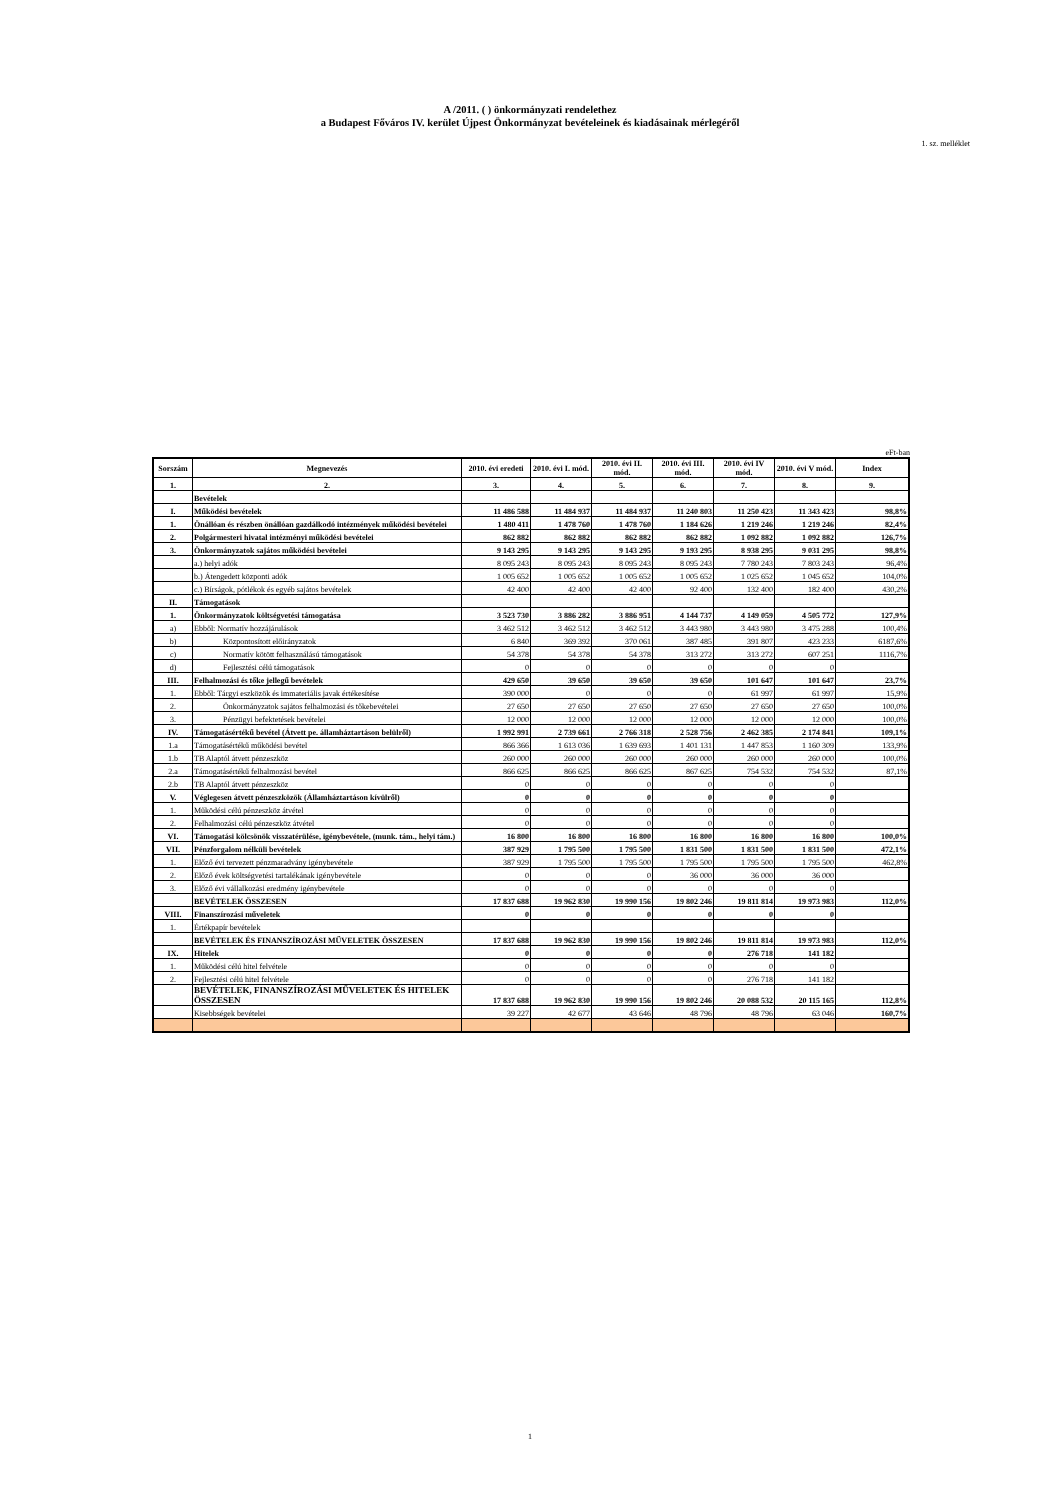A /2011. ( ) önkormányzati rendelethez
a Budapest Főváros IV. kerület Újpest Önkormányzat bevételeinek és kiadásainak mérlegéről
1. sz. melléklet
eFt-ban
| Sorszám | Megnevezés | 2010. évi eredeti | 2010. évi I. mód. | 2010. évi II. mód. | 2010. évi III. mód. | 2010. évi IV mód. | 2010. évi V mód. | Index |
| --- | --- | --- | --- | --- | --- | --- | --- | --- |
| 1. | 2. | 3. | 4. | 5. | 6. | 7. | 8. | 9. |
| | Bevételek | | | | | | | |
| I. | Működési bevételek | 11 486 588 | 11 484 937 | 11 484 937 | 11 240 803 | 11 250 423 | 11 343 423 | 98,8% |
| 1. | Önállóan és részben önállóan gazdálkodó intézmények működési bevételei | 1 480 411 | 1 478 760 | 1 478 760 | 1 184 626 | 1 219 246 | 1 219 246 | 82,4% |
| 2. | Polgármesteri hivatal intézményi működési bevételei | 862 882 | 862 882 | 862 882 | 862 882 | 1 092 882 | 1 092 882 | 126,7% |
| 3. | Önkormányzatok sajátos működési bevételei | 9 143 295 | 9 143 295 | 9 143 295 | 9 193 295 | 8 938 295 | 9 031 295 | 98,8% |
| | a.) helyi adók | 8 095 243 | 8 095 243 | 8 095 243 | 8 095 243 | 7 780 243 | 7 803 243 | 96,4% |
| | b.) Átengedett központi adók | 1 005 652 | 1 005 652 | 1 005 652 | 1 005 652 | 1 025 652 | 1 045 652 | 104,0% |
| | c.) Bírságok, pótlékok és egyéb sajátos bevételek | 42 400 | 42 400 | 42 400 | 92 400 | 132 400 | 182 400 | 430,2% |
| II. | Támogatások | | | | | | | |
| 1. | Önkormányzatok költségvetési támogatása | 3 523 730 | 3 886 282 | 3 886 951 | 4 144 737 | 4 149 059 | 4 505 772 | 127,9% |
| a) | Ebből: Normatív hozzájárulások | 3 462 512 | 3 462 512 | 3 462 512 | 3 443 980 | 3 443 980 | 3 475 288 | 100,4% |
| b) | Központosított előirányzatok | 6 840 | 369 392 | 370 061 | 387 485 | 391 807 | 423 233 | 6187,6% |
| c) | Normatív kötött felhasználású támogatások | 54 378 | 54 378 | 54 378 | 313 272 | 313 272 | 607 251 | 1116,7% |
| d) | Fejlesztési célú támogatások | 0 | 0 | 0 | 0 | 0 | 0 | |
| III. | Felhalmozási és tőke jellegű bevételek | 429 650 | 39 650 | 39 650 | 39 650 | 101 647 | 101 647 | 23,7% |
| 1. | Ebből: Tárgyi eszközök és immateriális javak értékesítése | 390 000 | 0 | 0 | 0 | 61 997 | 61 997 | 15,9% |
| 2. | Önkormányzatok sajátos felhalmozási és tőkebevételei | 27 650 | 27 650 | 27 650 | 27 650 | 27 650 | 27 650 | 100,0% |
| 3. | Pénzügyi befektetések bevételei | 12 000 | 12 000 | 12 000 | 12 000 | 12 000 | 12 000 | 100,0% |
| IV. | Támogatásértékű bevétel (Átvett pe. államháztartáson belülről) | 1 992 991 | 2 739 661 | 2 766 318 | 2 528 756 | 2 462 385 | 2 174 841 | 109,1% |
| 1.a | Támogatásértékű működési bevétel | 866 366 | 1 613 036 | 1 639 693 | 1 401 131 | 1 447 853 | 1 160 309 | 133,9% |
| 1.b | TB Alaptól átvett pénzeszköz | 260 000 | 260 000 | 260 000 | 260 000 | 260 000 | 260 000 | 100,0% |
| 2.a | Támogatásértékű felhalmozási bevétel | 866 625 | 866 625 | 866 625 | 867 625 | 754 532 | 754 532 | 87,1% |
| 2.b | TB Alaptól átvett pénzeszköz | 0 | 0 | 0 | 0 | 0 | 0 | |
| V. | Véglegesen átvett pénzeszközök (Államháztartáson kívülről) | 0 | 0 | 0 | 0 | 0 | 0 | |
| 1. | Működési célú pénzeszköz átvétel | 0 | 0 | 0 | 0 | 0 | 0 | |
| 2. | Felhalmozási célú pénzeszköz átvétel | 0 | 0 | 0 | 0 | 0 | 0 | |
| VI. | Támogatási kölcsönök visszatérülése, igénybevétele, (munk. tám., helyi tám.) | 16 800 | 16 800 | 16 800 | 16 800 | 16 800 | 16 800 | 100,0% |
| VII. | Pénzforgalom nélküli bevételek | 387 929 | 1 795 500 | 1 795 500 | 1 831 500 | 1 831 500 | 1 831 500 | 472,1% |
| 1. | Előző évi tervezett pénzmaradvány igénybevétele | 387 929 | 1 795 500 | 1 795 500 | 1 795 500 | 1 795 500 | 1 795 500 | 462,8% |
| 2. | Előző évek költségvetési tartalékának igénybevétele | 0 | 0 | 0 | 36 000 | 36 000 | 36 000 | |
| 3. | Előző évi vállalkozási eredmény igénybevétele | 0 | 0 | 0 | 0 | 0 | 0 | |
| | BEVÉTELEK ÖSSZESEN | 17 837 688 | 19 962 830 | 19 990 156 | 19 802 246 | 19 811 814 | 19 973 983 | 112,0% |
| VIII. | Finanszírozási műveletek | 0 | 0 | 0 | 0 | 0 | 0 | |
| 1. | Értékpapír bevételek | | | | | | | |
| | BEVÉTELEK ÉS FINANSZÍROZÁSI MŰVELETEK ÖSSZESEN | 17 837 688 | 19 962 830 | 19 990 156 | 19 802 246 | 19 811 814 | 19 973 983 | 112,0% |
| IX. | Hitelek | 0 | 0 | 0 | 0 | 276 718 | 141 182 | |
| 1. | Működési célú hitel felvétele | 0 | 0 | 0 | 0 | 0 | 0 | |
| 2. | Fejlesztési célú hitel felvétele | 0 | 0 | 0 | 0 | 276 718 | 141 182 | |
| | BEVÉTELEK, FINANSZÍROZÁSI MŰVELETEK ÉS HITELEK ÖSSZESEN | 17 837 688 | 19 962 830 | 19 990 156 | 19 802 246 | 20 088 532 | 20 115 165 | 112,8% |
| | Kisebbségek bevételei | 39 227 | 42 677 | 43 646 | 48 796 | 48 796 | 63 046 | 160,7% |
1